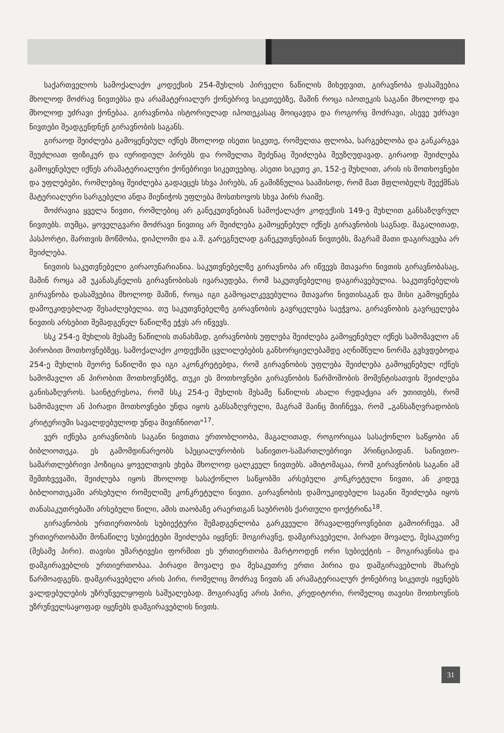საქართველოს სამოქალაქო კოდექსის 254-მუხლის პირველი ნაწილის მიხედვით, გირავნობა დასაშვებია მხოლოდ მოძრავ ნივთებსა და არამატერიალურ ქონებრივ სიკეთეებზე, მაშინ როცა იპოთეკის საგანი მხოლოდ და მხოლოდ უძრავი ქონებაა. გირავნობა ისტორიულად იპოთეკასაც მოიცავდა და როგორც მოძრავი, ასევე უძრავი ნივთები შეადგენდნენ გირავნობის საგანს.
გირაოდ შეიძლება გამოყენებულ იქნეს მხოლოდ ისეთი სიკეთე, რომელთა ფლობა, სარგებლობა და განკარგვა შეუძლიათ ფიზიკურ და იურიდიულ პირებს და რომელთა შეძენაც შეიძლება შეუზღუდავად. გირაოდ შეიძლება გამოყენებულ იქნეს არამატერიალური ქონებრივი სიკეთეებიც. ასეთი სიკეთე კი, 152-ე მუხლით, არის ის მოთხოვნები და უფლებები, რომლებიც შეიძლება გადაეცეს სხვა პირებს, ან გამიზნულია საამისოდ, რომ მათ მფლობელს შეექმნას მატერიალური სარგებელი ანდა მიენიჭოს უფლება მოსთხოვოს სხვა პირს რაიმე.
მოძრავია ყველა ნივთი, რომლებიც არ განეკუთვნებიან სამოქალაქო კოდექსის 149-ე მუხლით განსაზღვრულ ნივთებს. თუმცა, ყოველგვარი მოძრავი ნივთიც არ შეიძლება გამოყენებულ იქნეს გირავნობის საგნად. მაგალითად, პასპორტი, მართვის მოწმობა, დიპლომი და ა.შ. გარეგნულად განეკუთვნებიან ნივთებს, მაგრამ მათი დაგირავება არ შეიძლება.
ნივთის საკუთვნებელი გირაოუნარიანია. საკუთვნებელზე გირავნობა არ იწვევს მთავარი ნივთის გირავნობასაც, მაშინ როცა ამ უკანასკნელის გირავნობისას ივარაუდება, რომ საკუთვნებელიც დაგირავებულია. საკუთვნებელის გირავნობა დასაშვებია მხოლოდ მაშინ, როცა იგი გამოცალკევებულია მთავარი ნივთისაგან და მისი გამოყენება დამოუკიდებლად შესაძლებელია. თუ საკუთვნებელზე გირავნობის გავრცელება საეჭვოა, გირავნობის გავრცელება ნივთის არსებით შემადგენელ ნაწილზე ეჭვს არ იწვევს.
სსკ 254-ე მუხლის მესამე ნაწილის თანახმად, გირავნობის უფლება შეიძლება გამოყენებულ იქნეს სამომავლო ან პირობით მოთხოვნებზეც. სამოქალაქო კოდექსში ცვლილებების განხორციელებამდე აღნიშნული ნორმა გვხვდებოდა 254-ე მუხლის მეორე ნაწილში და იგი აკონკრეტებდა, რომ გირავნობის უფლება შეიძლება გამოყენებულ იქნეს სამომავლო ან პირობით მოთხოვნებზე, თუკი ეს მოთხოვნები გირავნობის წარმოშობის მომენტისათვის შეიძლება განისაზღვროს. საინტერესოა, რომ სსკ 254-ე მუხლის მესამე ნაწილის ახალი რედაქცია არ უთითებს, რომ სამომავლო ან პირადი მოთხოვნები უნდა იყოს განსაზღვრული, მაგრამ მაინც მიიჩნევა, რომ „განსაზღვრადობის კრიტერიუმი სავალდებულოდ უნდა მივიჩნიოთ"<sup>17</sup>.
ვერ იქნება გირავნობის საგანი ნივთთა ერთობლიობა, მაგალითად, როგორიცაა სასაქონლო საწყობი ან ბიბლიოთეკა. ეს გამომდინარეობს სპეციალურობის სანივთო-სამართლებრივი პრინციპიდან. სანივთო-სამართლებრივი პოზიცია ყოველთვის ეხება მხოლოდ ცალკეულ ნივთებს. ამიტომაცაა, რომ გირავნობის საგანი ამ შემთხვევაში, შეიძლება იყოს მხოლოდ სასაქონლო საწყობში არსებული კონკრეტული ნივთი, ან კიდევ ბიბლიოთეკაში არსებული რომელიმე კონკრეტული ნივთი. გირავნობის დამოუკიდებელი საგანი შეიძლება იყოს თანასაკუთრებაში არსებული წილი, ამის თაობაზე არაერთგან საუბრობს ქართული დოქტრინა<sup>18</sup>.
გირავნობის ურთიერთობის სუბიექტური შემადგენლობა გარკვეული მრავალფეროვნებით გამოირჩევა. ამ ურთიერთობაში მონაწილე სუბიექტები შეიძლება იყვნენ: მოგირავნე, დამგირავებელი, პირადი მოვალე, მესაკუთრე (მესამე პირი). თავისი უმარტივესი ფორმით ეს ურთიერთობა მარტოოდენ ორი სუბიექტის – მოგირავნისა და დამგირავებლის ურთიერთობაა. პირადი მოვალე და მესაკუთრე ერთი პირია და დამგირავებლის მხარეს წარმოადგენს. დამგირავებელი არის პირი, რომელიც მოძრავ ნივთს ან არამატერიალურ ქონებრივ სიკეთეს იყენებს ვალდებულების უზრუნველყოფის საშუალებად. მოგირავნე არის პირი, კრედიტორი, რომელიც თავისი მოთხოვნის უზრუნველსაყოფად იყენებს დამგირავებლის ნივთს.
31